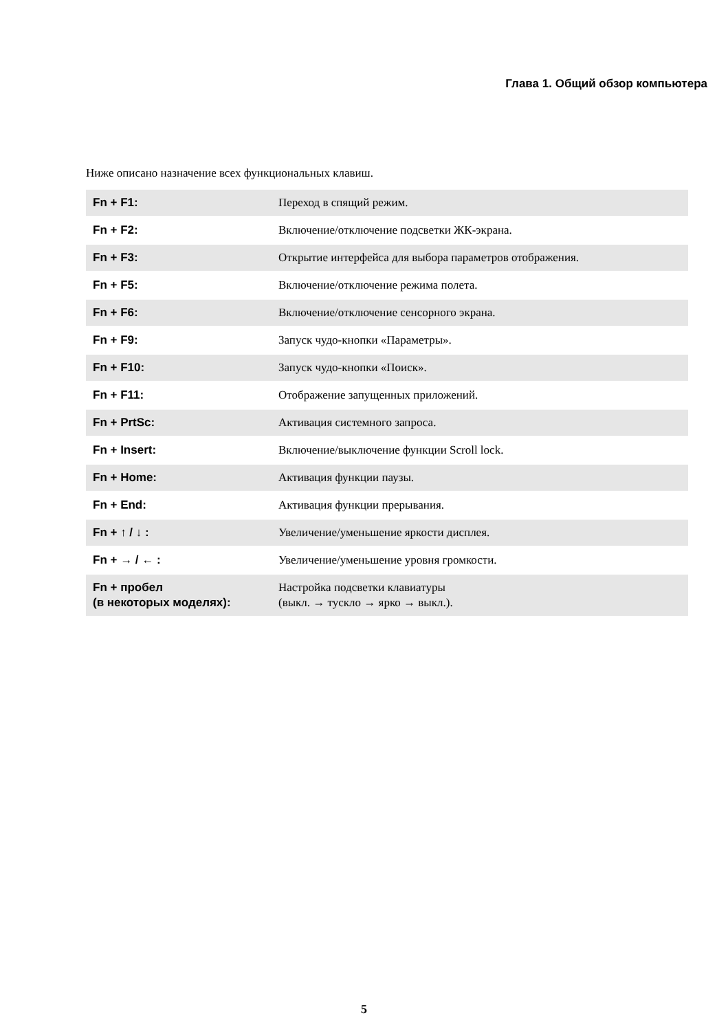Глава 1. Общий обзор компьютера
Ниже описано назначение всех функциональных клавиш.
| Fn + F1: | Переход в спящий режим. |
| Fn + F2: | Включение/отключение подсветки ЖК-экрана. |
| Fn + F3: | Открытие интерфейса для выбора параметров отображения. |
| Fn + F5: | Включение/отключение режима полета. |
| Fn + F6: | Включение/отключение сенсорного экрана. |
| Fn + F9: | Запуск чудо-кнопки «Параметры». |
| Fn + F10: | Запуск чудо-кнопки «Поиск». |
| Fn + F11: | Отображение запущенных приложений. |
| Fn + PrtSc: | Активация системного запроса. |
| Fn + Insert: | Включение/выключение функции Scroll lock. |
| Fn + Home: | Активация функции паузы. |
| Fn + End: | Активация функции прерывания. |
| Fn + ↑ / ↓ : | Увеличение/уменьшение яркости дисплея. |
| Fn + → / ← : | Увеличение/уменьшение уровня громкости. |
| Fn + пробел (в некоторых моделях): | Настройка подсветки клавиатуры (выкл. → тускло → ярко → выкл.). |
5